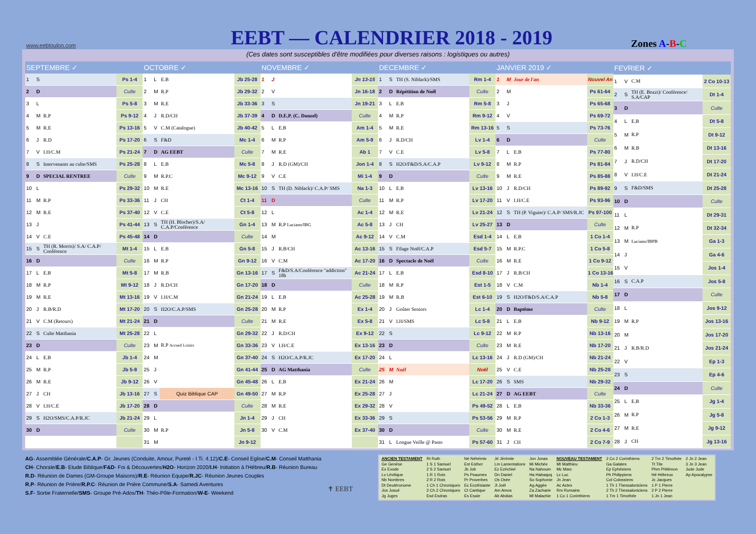www.eebtoulon.com
EEBT — CALENDRIER 2018 - 2019
Zones A-B-C
(Ces dates sont susceptibles d'être modifiées pour diverses raisons : logistiques ou autres)
| SEPTEMBRE ✓ | | | |
| --- | --- | --- | --- |
| 1 | S | | Ps 1-4 |
| 2 | D | | Culte |
| 3 | L | | Ps 5-8 |
| 4 | M | R.P | Ps 9-12 |
| 5 | M | R.E | Ps 13-16 |
| 6 | J | R.D | Ps 17-20 |
| 7 | V | I.H/C.M | Ps 21-24 |
| 8 | S | Intervenants au culte/SMS | Ps 25-28 |
| 9 | D | SPECIAL RENTREE | Culte |
| 10 | L | | Ps 29-32 |
| 11 | M | R.P | Ps 33-36 |
| 12 | M | R.E | Ps 37-40 |
| 13 | J | | Ps 41-44 |
| 14 | V | C.E | Ps 45-48 |
| 15 | S | TH (R. Morris)/ S.A/ C.A.P/ Conférence | Mt 1-4 |
| 16 | D | | Culte |
| 17 | L | E.B | Mt 5-8 |
| 18 | M | R.P | Mt 9-12 |
| 19 | M | R.E | Mt 13-16 |
| 20 | J | R.B/R.D | Mt 17-20 |
| 21 | V | C.M (Retours) | Mt 21-24 |
| 22 | S | Culte Matthania | Mt 25-28 |
| 23 | D | | Culte |
| 24 | L | E.B | Jb 1-4 |
| 25 | M | R.P | Jb 5-8 |
| 26 | M | R.E | Jb 9-12 |
| 27 | J | CH | Jb 13-16 |
| 28 | V | I.H/C.E | Jb 17-20 |
| 29 | S | H2O/SMS/C.A.P/R.JC | Jb 21-24 |
| 30 | D | | Culte |
| OCTOBRE ✓ | | | |
| --- | --- | --- | --- |
| 1 | L | E.B | Jb 25-28 |
| 2 | M | R.P | Jb 29-32 |
| 3 | M | R.E | Jb 33-36 |
| 4 | J | R.D/CH | Jb 37-39 |
| 5 | V | C.M (Catalogue) | Jb 40-42 |
| 6 | S | F&D | Mc 1-4 |
| 7 | D | AG EEBT | Culte |
| 8 | L | E.B | Mc 5-8 |
| 9 | M | R.P.C | Mc 9-12 |
| 10 | M | R.E | Mc 13-16 |
| 11 | J | CH | Ct 1-4 |
| 12 | V | C.E | Ct 5-8 |
| 13 | S | TH (H. Blocher)/S.A/ C.A.P/Conférence | Gn 1-4 |
| 14 | D | | Culte |
| 15 | L | E.B | Gn 5-8 |
| 16 | M | R.P | Gn 9-12 |
| 17 | M | R.B | Gn 13-16 |
| 18 | J | R.D/CH | Gn 17-20 |
| 19 | V | I.H/C.M | Gn 21-24 |
| 20 | S | H2O/C.A.P/SMS | Gn 25-28 |
| 21 | D | | Culte |
| 22 | L | | Gn 29-32 |
| 23 | M | R.P Accueil Loisirs | Gn 33-36 |
| 24 | M | | Gn 37-40 |
| 25 | J | | Gn 41-44 |
| 26 | V | | Gn 45-48 |
| 27 | S | Quiz Biblique CAP | Gn 49-50 |
| 28 | D | | Culte |
| 29 | L | | Jn 1-4 |
| 30 | M | R.P | Jn 5-8 |
| 31 | M | | Jn 9-12 |
| NOVEMBRE ✓ | | | |
| --- | --- | --- | --- |
| 1 | J | | Jn 13-15 |
| 2 | V | | Jn 16-18 |
| 3 | S | | Jn 19-21 |
| 4 | D | D.E.P. (C. Donzel) | Culte |
| 5 | L | E.B | Am 1-4 |
| 6 | M | R.P | Am 5-9 |
| 7 | M | R.E | Ab 1 |
| 8 | J | R.D (GM)/CH | Jon 1-4 |
| 9 | V | C.E | Mi 1-4 |
| 10 | S | TH (D. Niblack)/ C.A.P/ SMS | Na 1-3 |
| 11 | D | | Culte |
| 12 | L | | Ac 1-4 |
| 13 | M | R.P Luciano/IBG | Ac 5-8 |
| 14 | M | | Ac 9-12 |
| 15 | J | R.B/CH | Ac 13-16 |
| 16 | V | C.M | Ac 17-20 |
| 17 | S | F&D/S.A/Conférence "addiction" 18h | Ac 21-24 |
| 18 | D | | Culte |
| 19 | L | E.B | Ac 25-28 |
| 20 | M | R.P | Ex 1-4 |
| 21 | M | R.E | Ex 5-8 |
| 22 | J | R.D/CH | Ex 9-12 |
| 23 | V | I.H/C.E | Ex 13-16 |
| 24 | S | H2O/C.A.P/R.JC | Ex 17-20 |
| 25 | D | AG Matthania | Culte |
| 26 | L | E.B | Ex 21-24 |
| 27 | M | R.P | Ex 25-28 |
| 28 | M | R.E | Ex 29-32 |
| 29 | J | CH | Ex 33-36 |
| 30 | V | C.M | Ex 37-40 |
| DECEMBRE ✓ | | | |
| --- | --- | --- | --- |
| 1 | S | TH (S. Niblack)/SMS | Rm 1-4 |
| 2 | D | Répétition de Noël | Culte |
| 3 | L | E.B | Rm 5-8 |
| 4 | M | R.P | Rm 9-12 |
| 5 | M | R.E | Rm 13-16 |
| 6 | J | R.D/CH | Lv 1-4 |
| 7 | V | C.E | Lv 5-8 |
| 8 | S | H2O/F&D/S.A/C.A.P | Lv 9-12 |
| 9 | D | | Culte |
| 10 | L | E.B | Lv 13-16 |
| 11 | M | R.P | Lv 17-20 |
| 12 | M | R.E | Lv 21-24 |
| 13 | J | CH | Lv 25-27 |
| 14 | V | C.M | Esd 1-4 |
| 15 | S | Filage Noël/C.A.P | Esd 5-7 |
| 16 | D | Spectacle de Noël | Culte |
| 17 | L | E.B | Esd 8-10 |
| 18 | M | R.P | Est 1-5 |
| 19 | M | R.B | Est 6-10 |
| 20 | J | Goûter Seniors | Lc 1-4 |
| 21 | V | I.H/SMS | Lc 5-8 |
| 22 | S | | Lc 9-12 |
| 23 | D | | Culte |
| 24 | L | | Lc 13-16 |
| 25 | M | Noël | Noël |
| 26 | M | | Lc 17-20 |
| 27 | J | | Lc 21-24 |
| 28 | V | | Ps 49-52 |
| 29 | S | | Ps 53-56 |
| 30 | D | | Culte |
| 31 | L | Longue Veille @ Pasto | Ps 57-60 |
| JANVIER 2019 ✓ | | | |
| --- | --- | --- | --- |
| 1 | M | Jour de l'an | Nouvel An |
| 2 | M | | Ps 61-64 |
| 3 | J | | Ps 65-68 |
| 4 | V | | Ps 69-72 |
| 5 | S | | Ps 73-76 |
| 6 | D | | Culte |
| 7 | L | E.B | Ps 77-80 |
| 8 | M | R.P | Ps 81-84 |
| 9 | M | R.E | Ps 85-88 |
| 10 | J | R.D/CH | Ps 89-92 |
| 11 | V | I.H/C.E | Ps 93-96 |
| 12 | S | TH (P. Viguier)/ C.A.P/ SMS/R.JC | Ps 97-100 |
| 13 | D | | Culte |
| 14 | L | E.B | 1 Co 1-4 |
| 15 | M | R.P.C | 1 Co 5-8 |
| 16 | M | R.E | 1 Co 9-12 |
| 17 | J | R.B/CH | 1 Co 13-16 |
| 18 | V | C.M | Nb 1-4 |
| 19 | S | H2O/F&D/S.A/C.A.P | Nb 5-8 |
| 20 | D | Baptême | Culte |
| 21 | L | E.B | Nb 9-12 |
| 22 | M | R.P | Nb 13-16 |
| 23 | M | R.E | Nb 17-20 |
| 24 | J | R.D (GM)/CH | Nb 21-24 |
| 25 | V | C.E | Nb 25-28 |
| 26 | S | SMS | Nb 29-32 |
| 27 | D | AG EEBT | Culte |
| 28 | L | E.B | Nb 33-36 |
| 29 | M | R.P | 2 Co 1-3 |
| 30 | M | R.E | 2 Co 4-6 |
| 31 | J | CH | 2 Co 7-9 |
| FEVRIER ✓ | | | |
| --- | --- | --- | --- |
| 1 | V | C.M | 2 Co 10-13 |
| 2 | S | TH (E. Bozzi)/ Conférence/ S.A/CAP | Dt 1-4 |
| 3 | D | | Culte |
| 4 | L | E.B | Dt 5-8 |
| 5 | M | R.P | Dt 9-12 |
| 6 | M | R.B | Dt 13-16 |
| 7 | J | R.D/CH | Dt 17-20 |
| 8 | V | I.H/C.E | Dt 21-24 |
| 9 | S | F&D/SMS | Dt 25-28 |
| 10 | D | | Culte |
| 11 | L | | Dt 29-31 |
| 12 | M | R.P | Dt 32-34 |
| 13 | M | Luciano/IBPB | Ga 1-3 |
| 14 | J | | Ga 4-6 |
| 15 | V | | Jos 1-4 |
| 16 | S | C.A.P | Jos 5-8 |
| 17 | D | | Culte |
| 18 | L | | Jos 9-12 |
| 19 | M | R.P | Jos 13-16 |
| 20 | M | | Jos 17-20 |
| 21 | J | R.B/R.D | Jos 21-24 |
| 22 | V | | Ep 1-3 |
| 23 | S | | Ep 4-6 |
| 24 | D | | Culte |
| 25 | L | E.B | Jg 1-4 |
| 26 | M | R.P | Jg 5-8 |
| 27 | M | R.E | Jg 9-12 |
| 28 | J | CH | Jg 13-16 |
AG- Assemblée Générale/C.A.P- Gr. Jeunes (Conduite, Amour, Pureté - I Ti. 4.12)/C.E- Conseil Eglise/C.M- Conseil Matthania
CH- Chorale/E.B- Etude Biblique/F&D- Foi & Découvertes/H2O- Horizon 2020/I.H- Initiation à l'Hébreu/R.B- Réunion Bureau
R.D- Réunion de Dames (GM-Groupe Maisons)/R.E- Réunion Equipe/R.JC- Réunion Jeunes Couples
R.P- Réunion de Prière/R.P.C- Réunion de Prière Commune/S.A- Samedi Aventures
S.F- Sortie Fraternelle/SMS- Groupe Pré-Ados/TH- Théo-Pôle-Formation/W-E- Weekend
✝ EEBT
| ANCIEN TESTAMENT Ge Genèse Ex Exode Lv Lévitique Nb Nombres Dt Deutéronome Jos Josué Jg Juges | Rt Ruth 1 S 1 Samuel 2 S 2 Samuel 1 R 1 Rois 2 R 2 Rois 1 Ch 1 Chroniques 2 Ch 2 Chroniques Esd Esdras | Né Néhémie Est Esther Jb Job Ps Psaumes Pr Proverbes Ec Ecclésiaste Ct Cantique Es Esaïe | Jé Jérémie Lm Lamentations Ez Ezéchiel Dn Daniel Os Osée Jl Joël Am Amos Ab Abdias | Jon Jonas Mi Michée Na Nahoum Ha Habaquq So Sophonie Ag Aggée Za Zacharie Ml Malachie | NOUVEAU TESTAMENT Mt Matthieu Mc Marc Lc Luc Jn Jean Ac Actes Rm Romains 1 Co 1 Corinthiens | 2 Co 2 Corinthiens Ga Galates Ep Ephésiens Ph Philippiens Col Colossiens 1 Th 1 Thessaloniciens 2 Th 2 Thessaloniciens 1 Tm 1 Timothée | 2 Tm 2 Timothée Tt Tite Phm Philémon Hé Hébreux Jc Jacques 1 P 1 Pierre 2 P 2 Pierre 1 Jn 1 Jean | 2 Jn 2 Jean 3 Jn 3 Jean Jude Jude Ap Apocalypse |